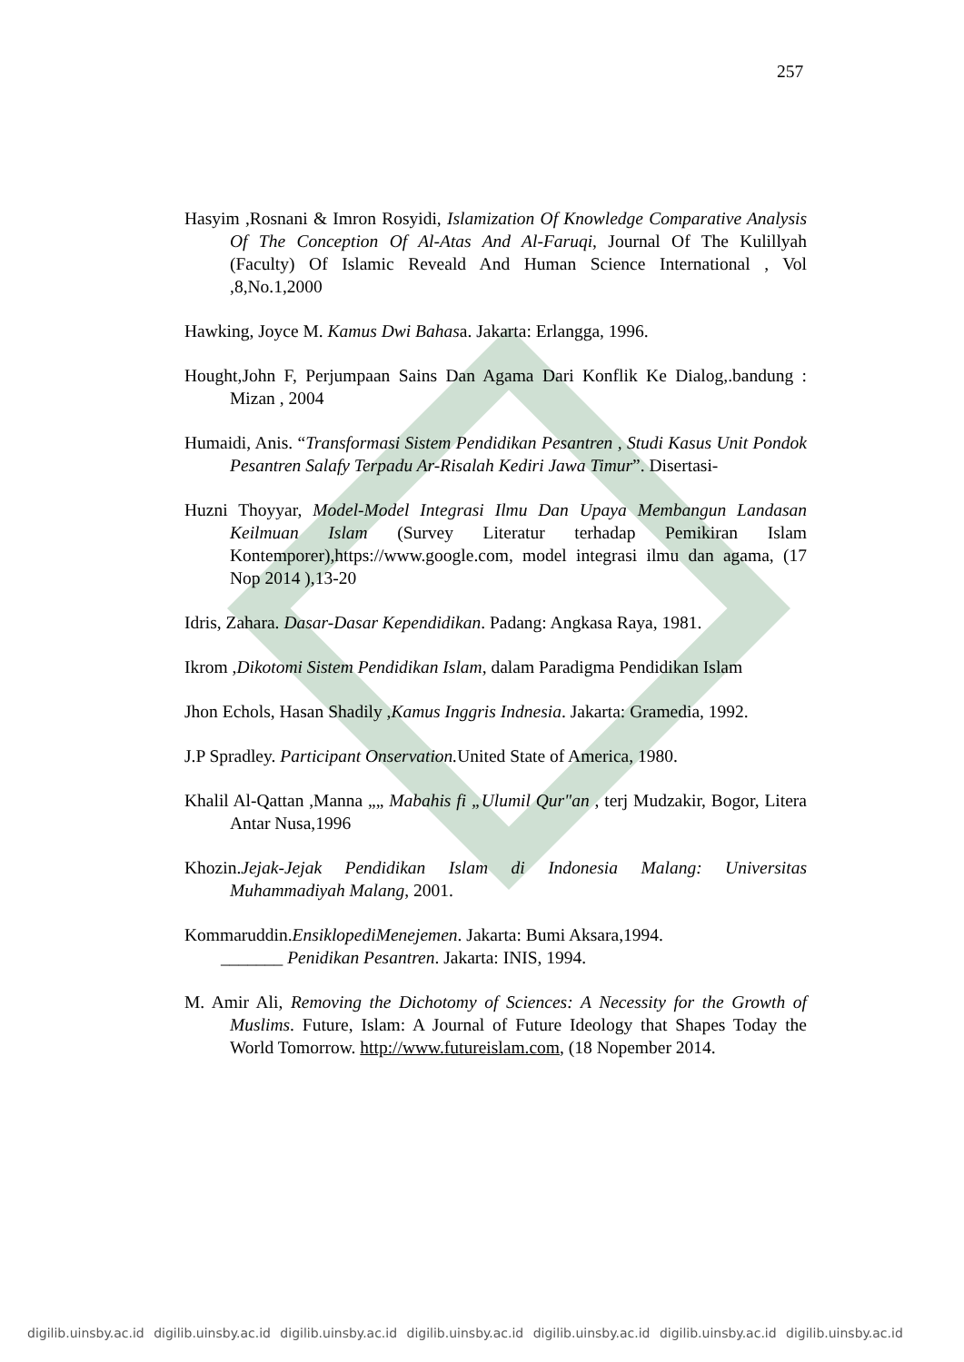257
Hasyim ,Rosnani & Imron Rosyidi, Islamization Of Knowledge Comparative Analysis Of The Conception Of Al-Atas And Al-Faruqi, Journal Of The Kulillyah (Faculty) Of Islamic Reveald And Human Science International , Vol ,8,No.1,2000
Hawking, Joyce M. Kamus Dwi Bahasa. Jakarta: Erlangga, 1996.
Hought,John F, Perjumpaan Sains Dan Agama Dari Konflik Ke Dialog,.bandung : Mizan , 2004
Humaidi, Anis. “Transformasi Sistem Pendidikan Pesantren , Studi Kasus Unit Pondok Pesantren Salafy Terpadu Ar-Risalah Kediri Jawa Timur”. Disertasi-
Huzni Thoyyar, Model-Model Integrasi Ilmu Dan Upaya Membangun Landasan Keilmuan Islam (Survey Literatur terhadap Pemikiran Islam Kontemporer),https://www.google.com, model integrasi ilmu dan agama, (17 Nop 2014 ),13-20
Idris, Zahara. Dasar-Dasar Kependidikan. Padang: Angkasa Raya, 1981.
Ikrom ,Dikotomi Sistem Pendidikan Islam, dalam Paradigma Pendidikan Islam
Jhon Echols, Hasan Shadily ,Kamus Inggris Indnesia. Jakarta: Gramedia, 1992.
J.P Spradley. Participant Onservation. United State of America, 1980.
Khalil Al-Qattan ,Manna „„ Mabahis fi „Ulumil Qur"an , terj Mudzakir, Bogor, Litera Antar Nusa,1996
Khozin.Jejak-Jejak Pendidikan Islam di Indonesia Malang: Universitas Muhammadiyah Malang, 2001.
Kommaruddin.EnsiklopediMenejemen. Jakarta: Bumi Aksara,1994.
_______ Penidikan Pesantren. Jakarta: INIS, 1994.
M. Amir Ali, Removing the Dichotomy of Sciences: A Necessity for the Growth of Muslims. Future, Islam: A Journal of Future Ideology that Shapes Today the World Tomorrow. http://www.futureislam.com, (18 Nopember 2014.
digilib.uinsby.ac.id digilib.uinsby.ac.id digilib.uinsby.ac.id digilib.uinsby.ac.id digilib.uinsby.ac.id digilib.uinsby.ac.id digilib.uinsby.ac.id